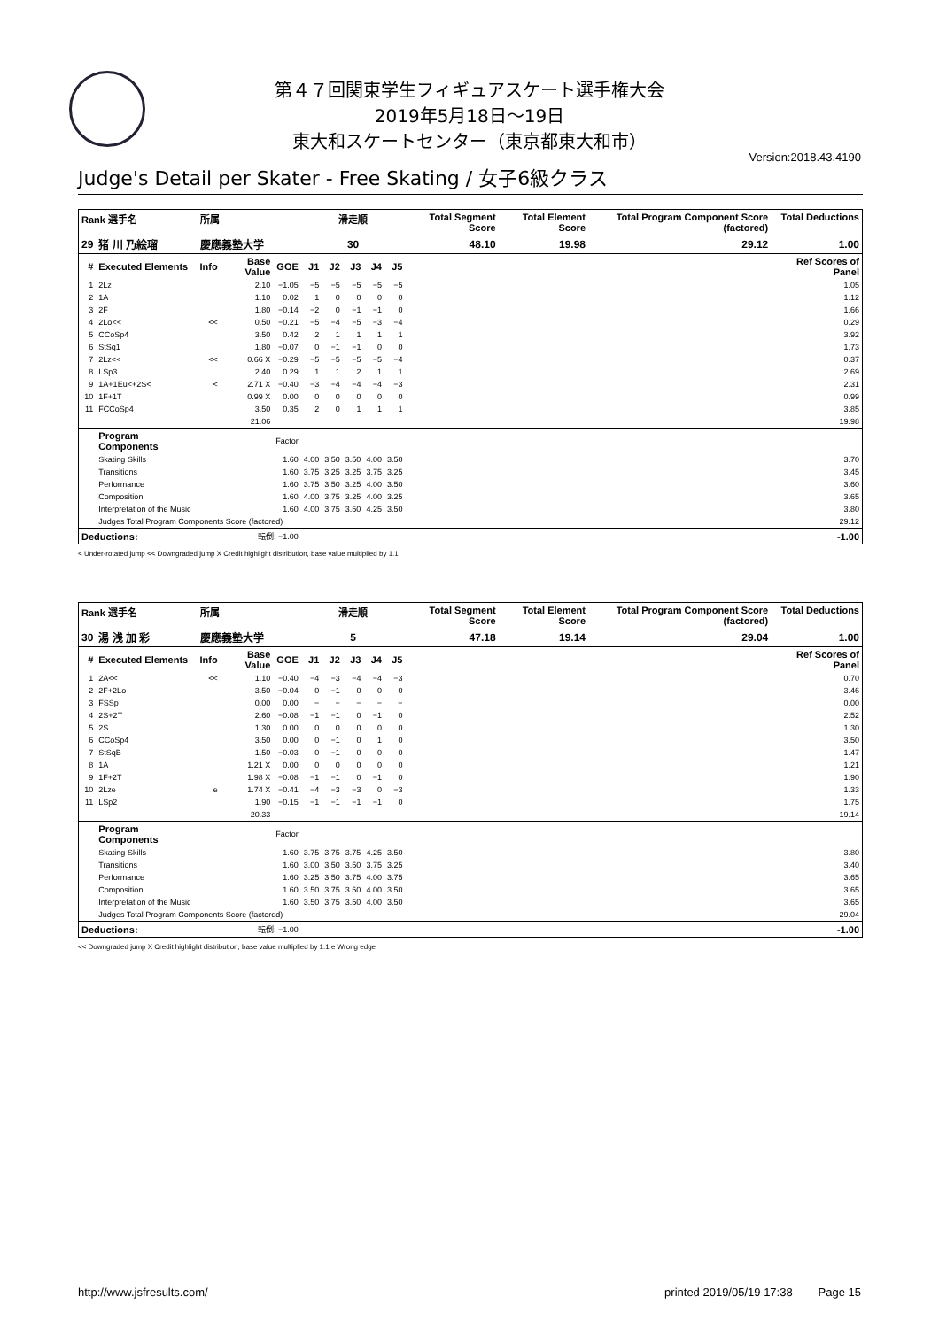第４７回関東学生フィギュアスケート選手権大会
2019年5月18日～19日
東大和スケートセンター（東京都東大和市）
Version:2018.43.4190
Judge's Detail per Skater - Free Skating / 女子6級クラス
| Rank 選手名 | | 所属 | | | 滑走順 | | | | | Total Segment Score | Total Element Score | Total Program Component Score (factored) | Total Deductions |
| --- | --- | --- | --- | --- | --- | --- | --- | --- | --- | --- | --- | --- | --- |
| 29 | 猪 川 乃絵瑠 | 慶應義塾大学 | | | 30 | | | | | 48.10 | 19.98 | 29.12 | 1.00 |
| # | Executed Elements | Info | Base Value | GOE | J1 | J2 | J3 | J4 | J5 | | | | Ref Scores of Panel |
| 1 | 2Lz | | 2.10 | −1.05 | −5 | −5 | −5 | −5 | −5 | | | | 1.05 |
| 2 | 1A | | 1.10 | 0.02 | 1 | 0 | 0 | 0 | 0 | | | | 1.12 |
| 3 | 2F | | 1.80 | −0.14 | −2 | 0 | −1 | −1 | 0 | | | | 1.66 |
| 4 | 2Lo<< | << | 0.50 | −0.21 | −5 | −4 | −5 | −3 | −4 | | | | 0.29 |
| 5 | CCoSp4 | | 3.50 | 0.42 | 2 | 1 | 1 | 1 | 1 | | | | 3.92 |
| 6 | StSq1 | | 1.80 | −0.07 | 0 | −1 | −1 | 0 | 0 | | | | 1.73 |
| 7 | 2Lz<< | << | 0.66 X | −0.29 | −5 | −5 | −5 | −5 | −4 | | | | 0.37 |
| 8 | LSp3 | | 2.40 | 0.29 | 1 | 1 | 2 | 1 | 1 | | | | 2.69 |
| 9 | 1A+1Eu<+2S< | < | 2.71 X | −0.40 | −3 | −4 | −4 | −4 | −3 | | | | 2.31 |
| 10 | 1F+1T | | 0.99 X | 0.00 | 0 | 0 | 0 | 0 | 0 | | | | 0.99 |
| 11 | FCCoSp4 | | 3.50 | 0.35 | 2 | 0 | 1 | 1 | 1 | | | | 3.85 |
| | | | 21.06 | | | | | | | | | | 19.98 |
| | Program Components | | | Factor | | | | | | | | | |
| | Skating Skills | | | 1.60 | 4.00 | 3.50 | 3.50 | 4.00 | 3.50 | | | | 3.70 |
| | Transitions | | | 1.60 | 3.75 | 3.25 | 3.25 | 3.75 | 3.25 | | | | 3.45 |
| | Performance | | | 1.60 | 3.75 | 3.50 | 3.25 | 4.00 | 3.50 | | | | 3.60 |
| | Composition | | | 1.60 | 4.00 | 3.75 | 3.25 | 4.00 | 3.25 | | | | 3.65 |
| | Interpretation of the Music | | | 1.60 | 4.00 | 3.75 | 3.50 | 4.25 | 3.50 | | | | 3.80 |
| | Judges Total Program Components Score (factored) | | | | | | | | | | | | 29.12 |
| Deductions: | | | 転倒: −1.00 | | | | | | | | | | -1.00 |
< Under-rotated jump << Downgraded jump X Credit highlight distribution, base value multiplied by 1.1
| Rank 選手名 | | 所属 | | | 滑走順 | | | | | Total Segment Score | Total Element Score | Total Program Component Score (factored) | Total Deductions |
| --- | --- | --- | --- | --- | --- | --- | --- | --- | --- | --- | --- | --- | --- |
| 30 | 湯 浅 加 彩 | 慶應義塾大学 | | | 5 | | | | | 47.18 | 19.14 | 29.04 | 1.00 |
| # | Executed Elements | Info | Base Value | GOE | J1 | J2 | J3 | J4 | J5 | | | | Ref Scores of Panel |
| 1 | 2A<< | << | 1.10 | −0.40 | −4 | −3 | −4 | −4 | −3 | | | | 0.70 |
| 2 | 2F+2Lo | | 3.50 | −0.04 | 0 | −1 | 0 | 0 | 0 | | | | 3.46 |
| 3 | FSSp | | 0.00 | 0.00 | − | − | − | − | − | | | | 0.00 |
| 4 | 2S+2T | | 2.60 | −0.08 | −1 | −1 | 0 | −1 | 0 | | | | 2.52 |
| 5 | 2S | | 1.30 | 0.00 | 0 | 0 | 0 | 0 | 0 | | | | 1.30 |
| 6 | CCoSp4 | | 3.50 | 0.00 | 0 | −1 | 0 | 1 | 0 | | | | 3.50 |
| 7 | StSqB | | 1.50 | −0.03 | 0 | −1 | 0 | 0 | 0 | | | | 1.47 |
| 8 | 1A | | 1.21 X | 0.00 | 0 | 0 | 0 | 0 | 0 | | | | 1.21 |
| 9 | 1F+2T | | 1.98 X | −0.08 | −1 | −1 | 0 | −1 | 0 | | | | 1.90 |
| 10 | 2Lze | e | 1.74 X | −0.41 | −4 | −3 | −3 | 0 | −3 | | | | 1.33 |
| 11 | LSp2 | | 1.90 | −0.15 | −1 | −1 | −1 | −1 | 0 | | | | 1.75 |
| | | | 20.33 | | | | | | | | | | 19.14 |
| | Program Components | | | Factor | | | | | | | | | |
| | Skating Skills | | | 1.60 | 3.75 | 3.75 | 3.75 | 4.25 | 3.50 | | | | 3.80 |
| | Transitions | | | 1.60 | 3.00 | 3.50 | 3.50 | 3.75 | 3.25 | | | | 3.40 |
| | Performance | | | 1.60 | 3.25 | 3.50 | 3.75 | 4.00 | 3.75 | | | | 3.65 |
| | Composition | | | 1.60 | 3.50 | 3.75 | 3.50 | 4.00 | 3.50 | | | | 3.65 |
| | Interpretation of the Music | | | 1.60 | 3.50 | 3.75 | 3.50 | 4.00 | 3.50 | | | | 3.65 |
| | Judges Total Program Components Score (factored) | | | | | | | | | | | | 29.04 |
| Deductions: | | | 転倒: −1.00 | | | | | | | | | | -1.00 |
<< Downgraded jump X Credit highlight distribution, base value multiplied by 1.1 e Wrong edge
http://www.jsfresults.com/ printed 2019/05/19 17:38 Page 15